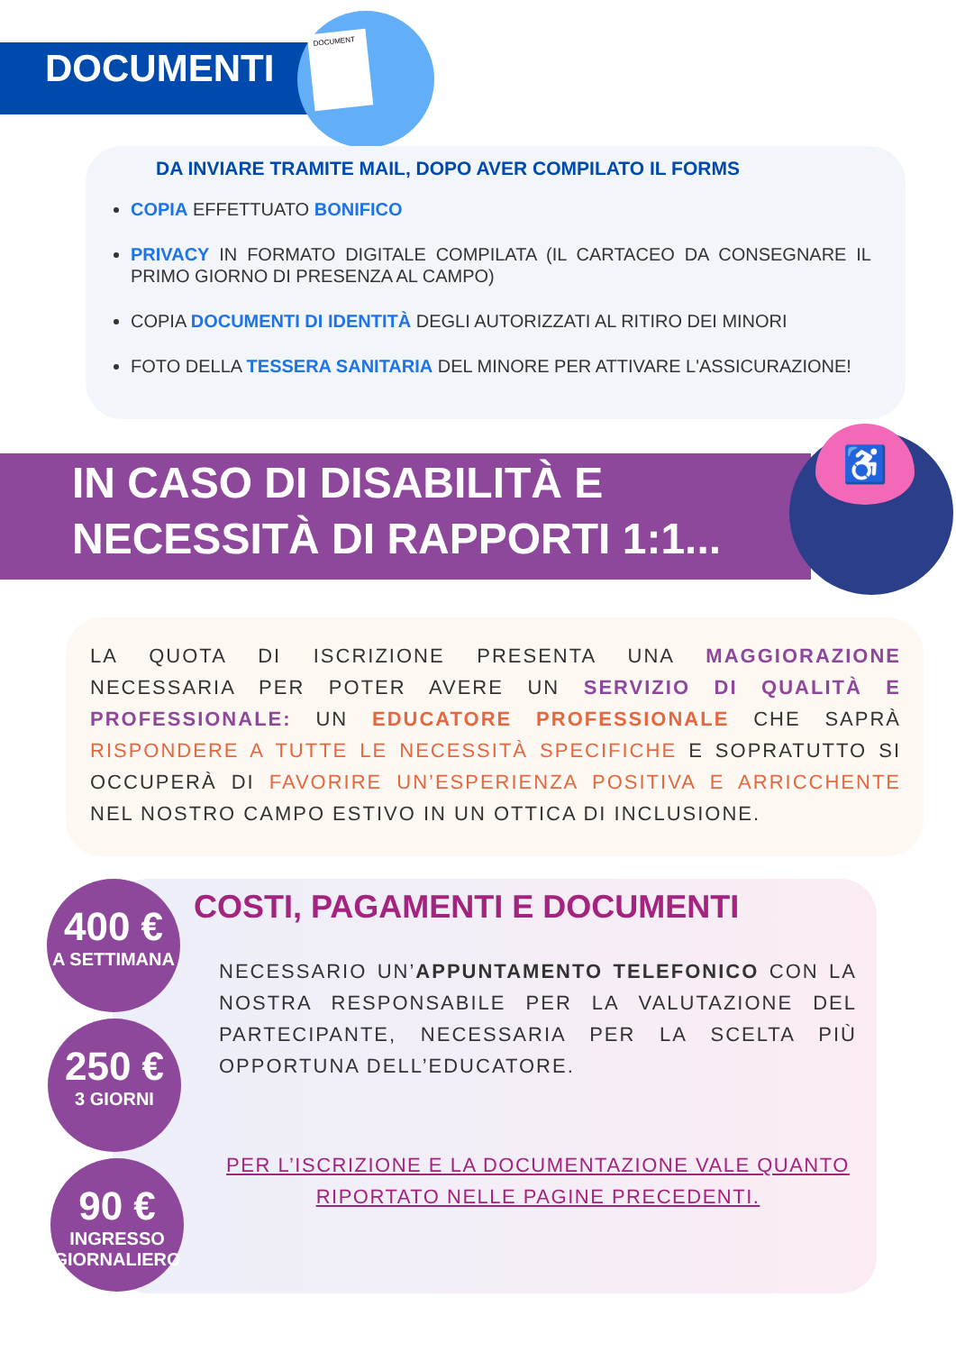DOCUMENT
DOCUMENTI
DA INVIARE TRAMITE MAIL, DOPO AVER COMPILATO IL FORMS
COPIA EFFETTUATO BONIFICO
PRIVACY IN FORMATO DIGITALE COMPILATA (IL CARTACEO DA CONSEGNARE IL PRIMO GIORNO DI PRESENZA AL CAMPO)
COPIA DOCUMENTI DI IDENTITÀ DEGLI AUTORIZZATI AL RITIRO DEI MINORI
FOTO DELLA TESSERA SANITARIA DEL MINORE PER ATTIVARE L'ASSICURAZIONE!
IN CASO DI DISABILITÀ E
NECESSITÀ DI RAPPORTI 1:1...
♿
LA QUOTA DI ISCRIZIONE PRESENTA UNA MAGGIORAZIONE NECESSARIA PER POTER AVERE UN SERVIZIO DI QUALITÀ E PROFESSIONALE: UN EDUCATORE PROFESSIONALE CHE SAPRÀ RISPONDERE A TUTTE LE NECESSITÀ SPECIFICHE E SOPRATUTTO SI OCCUPERÀ DI FAVORIRE UN’ESPERIENZA POSITIVA E ARRICCHENTE NEL NOSTRO CAMPO ESTIVO IN UN OTTICA DI INCLUSIONE.
400 €
A SETTIMANA
250 €
3 GIORNI
90 €
INGRESSO
GIORNALIERO
COSTI, PAGAMENTI E DOCUMENTI
NECESSARIO UN’APPUNTAMENTO TELEFONICO CON LA NOSTRA RESPONSABILE PER LA VALUTAZIONE DEL PARTECIPANTE, NECESSARIA PER LA SCELTA PIÙ OPPORTUNA DELL’EDUCATORE.
PER L’ISCRIZIONE E LA DOCUMENTAZIONE VALE QUANTO RIPORTATO NELLE PAGINE PRECEDENTI.